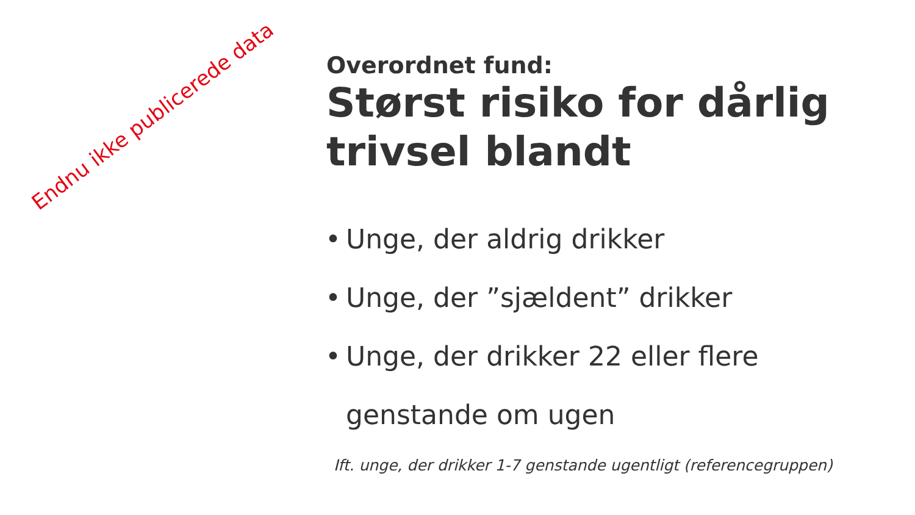Endnu ikke publicerede data
Overordnet fund:
Størst risiko for dårlig trivsel blandt
• Unge, der aldrig drikker
• Unge, der ”sjældent” drikker
• Unge, der drikker 22 eller flere genstande om ugen
Ift. unge, der drikker 1-7 genstande ugentligt (referencegruppen)